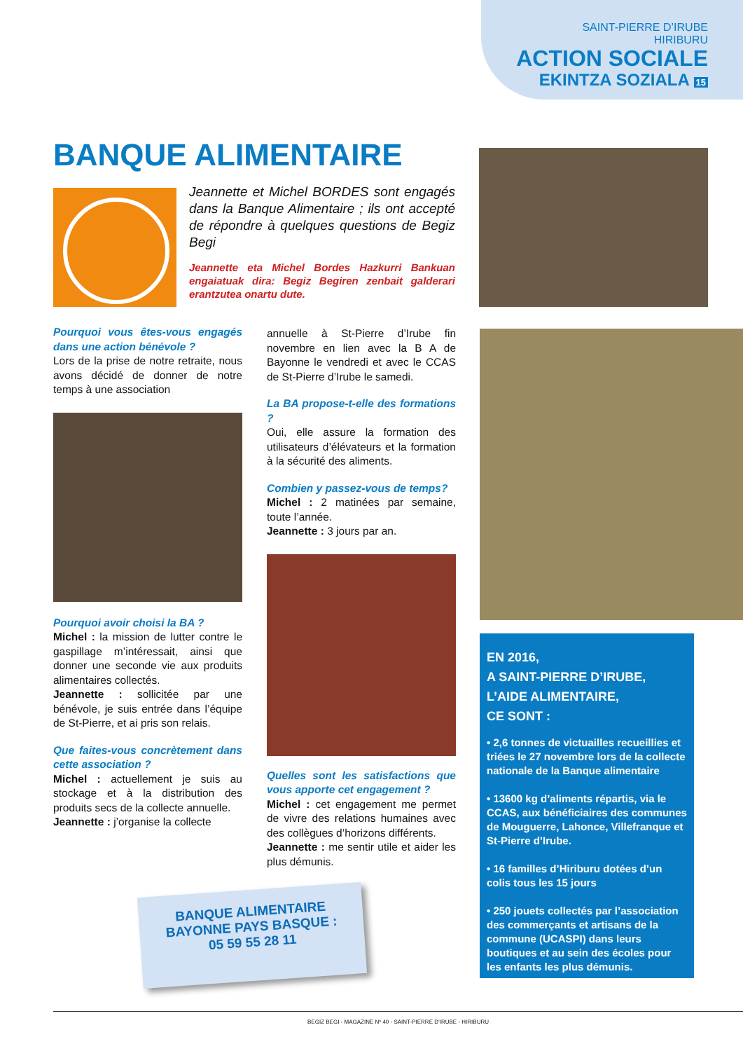SAINT-PIERRE D’IRUBE
HIRIBURU
ACTION SOCIALE
EKINTZA SOZIALA 15
BANQUE ALIMENTAIRE
Jeannette et Michel BORDES sont engagés dans la Banque Alimentaire ; ils ont accepté de répondre à quelques questions de Begiz Begi
Jeannette eta Michel Bordes Hazkurri Bankuan engaiatuak dira: Begiz Begiren zenbait galderari erantzutea onartu dute.
Pourquoi vous êtes-vous engagés dans une action bénévole ?
Lors de la prise de notre retraite, nous avons décidé de donner de notre temps à une association
Pourquoi avoir choisi la BA ?
Michel : la mission de lutter contre le gaspillage m’intéressait, ainsi que donner une seconde vie aux produits alimentaires collectés.
Jeannette : sollicitée par une bénévole, je suis entrée dans l’équipe de St-Pierre, et ai pris son relais.
Que faites-vous concrètement dans cette association ?
Michel : actuellement je suis au stockage et à la distribution des produits secs de la collecte annuelle.
Jeannette : j’organise la collecte
annuelle à St-Pierre d’Irube fin novembre en lien avec la B A de Bayonne le vendredi et avec le CCAS de St-Pierre d’Irube le samedi.
La BA propose-t-elle des formations ?
Oui, elle assure la formation des utilisateurs d’élévateurs et la formation à la sécurité des aliments.
Combien y passez-vous de temps?
Michel : 2 matinées par semaine, toute l’année.
Jeannette : 3 jours par an.
Quelles sont les satisfactions que vous apporte cet engagement ?
Michel : cet engagement me permet de vivre des relations humaines avec des collègues d’horizons différents.
Jeannette : me sentir utile et aider les plus démunis.
EN 2016,
A SAINT-PIERRE D’IRUBE,
L’AIDE ALIMENTAIRE,
CE SONT :
• 2,6 tonnes de victuailles recueillies et triées le 27 novembre lors de la collecte nationale de la Banque alimentaire
• 13600 kg d’aliments répartis, via le CCAS, aux bénéficiaires des communes de Mouguerre, Lahonce, Villefranque et St-Pierre d’Irube.
• 16 familles d’Hiriburu dotées d’un colis tous les 15 jours
• 250 jouets collectés par l’association des commerçants et artisans de la commune (UCASPI) dans leurs boutiques et au sein des écoles pour les enfants les plus démunis.
BANQUE ALIMENTAIRE
BAYONNE PAYS BASQUE :
05 59 55 28 11
BEGIZ BEGI - MAGAZINE Nº 40 - SAINT-PIERRE D’IRUBE - HIRIBURU